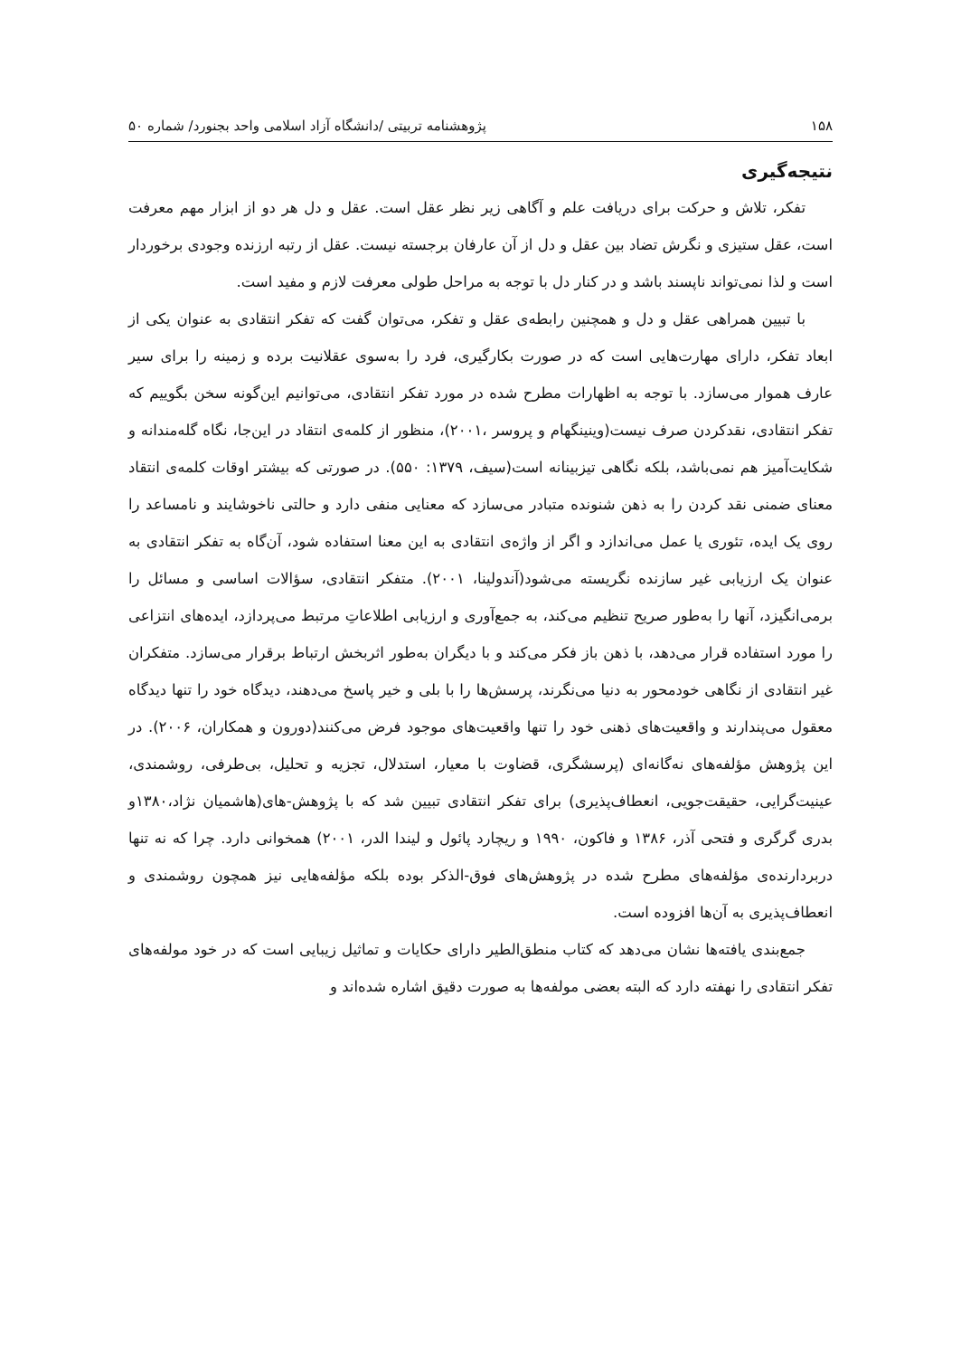۱۵۸ پژوهشنامه تربیتی /دانشگاه آزاد اسلامی واحد بجنورد/ شماره ۵۰
نتیجه‌گیری
تفکر، تلاش و حرکت برای دریافت علم و آگاهی زیر نظر عقل است. عقل و دل هر دو از ابزار مهم معرفت است، عقل ستیزی و نگرش تضاد بین عقل و دل از آن عارفان برجسته نیست. عقل از رتبه ارزنده وجودی برخوردار است و لذا نمی‌تواند ناپسند باشد و در کنار دل با توجه به مراحل طولی معرفت لازم و مفید است.
با تبیین همراهی عقل و دل و همچنین رابطه‌ی عقل و تفکر، می‌توان گفت که تفکر انتقادی به عنوان یکی از ابعاد تفکر، دارای مهارت‌هایی است که در صورت بکارگیری، فرد را به‌سوی عقلانیت برده و زمینه را برای سیر عارف هموار می‌سازد. با توجه به اظهارات مطرح شده در مورد تفکر انتقادی، می‌توانیم این‌گونه سخن بگوییم که تفکر انتقادی، نقدکردن صرف نیست(وینینگهام و پروسر ،۲۰۰۱)، منظور از کلمه‌ی انتقاد در این‌جا، نگاه گله‌مندانه و شکایت‌آمیز هم نمی‌باشد، بلکه نگاهی تیزبینانه است(سیف، ۱۳۷۹: ۵۵۰). در صورتی که بیشتر اوقات کلمه‌ی انتقاد معنای ضمنی نقد کردن را به ذهن شنونده متبادر می‌سازد که معنایی منفی دارد و حالتی ناخوشایند و نامساعد را روی یک ایده، تئوری یا عمل می‌اندازد و اگر از واژه‌ی انتقادی به این معنا استفاده شود، آن‌گاه به تفکر انتقادی به عنوان یک ارزیابی غیر سازنده نگریسته می‌شود(آندولینا، ۲۰۰۱). متفکر انتقادی، سؤالات اساسی و مسائل را برمی‌انگیزد، آنها را به‌طور صریح تنظیم می‌کند، به جمع‌آوری و ارزیابی اطلاعاتِ مرتبط می‌پردازد، ایده‌های انتزاعی را مورد استفاده قرار می‌دهد، با ذهن باز فکر می‌کند و با دیگران به‌طور اثربخش ارتباط برقرار می‌سازد. متفکران غیر انتقادی از نگاهی خودمحور به دنیا می‌نگرند، پرسش‌ها را با بلی و خیر پاسخ می‌دهند، دیدگاه خود را تنها دیدگاه معقول می‌پندارند و واقعیت‌های ذهنی خود را تنها واقعیت‌های موجود فرض می‌کنند(دورون و همکاران، ۲۰۰۶). در این پژوهش مؤلفه‌های نه‌گانه‌ای (پرسشگری، قضاوت با معیار، استدلال، تجزیه و تحلیل، بی‌طرفی، روشمندی، عینیت‌گرایی، حقیقت‌جویی، انعطاف‌پذیری) برای تفکر انتقادی تبیین شد که با پژوهش-های(هاشمیان نژاد،۱۳۸۰و بدری گرگری و فتحی آذر، ۱۳۸۶ و فاکون، ۱۹۹۰ و ریچارد پائول و لیندا الدر، ۲۰۰۱) همخوانی دارد. چرا که نه تنها دربردارنده‌ی مؤلفه‌های مطرح شده در پژوهش‌های فوق-الذکر بوده بلکه مؤلفه‌هایی نیز همچون روشمندی و انعطاف‌پذیری به آن‌ها افزوده است.
جمع‌بندی یافته‌ها نشان می‌دهد که کتاب منطق‌الطیر دارای حکایات و تماثیل زیبایی است که در خود مولفه‌های تفکر انتقادی را نهفته دارد که البته بعضی مولفه‌ها به صورت دقیق اشاره شده‌اند و